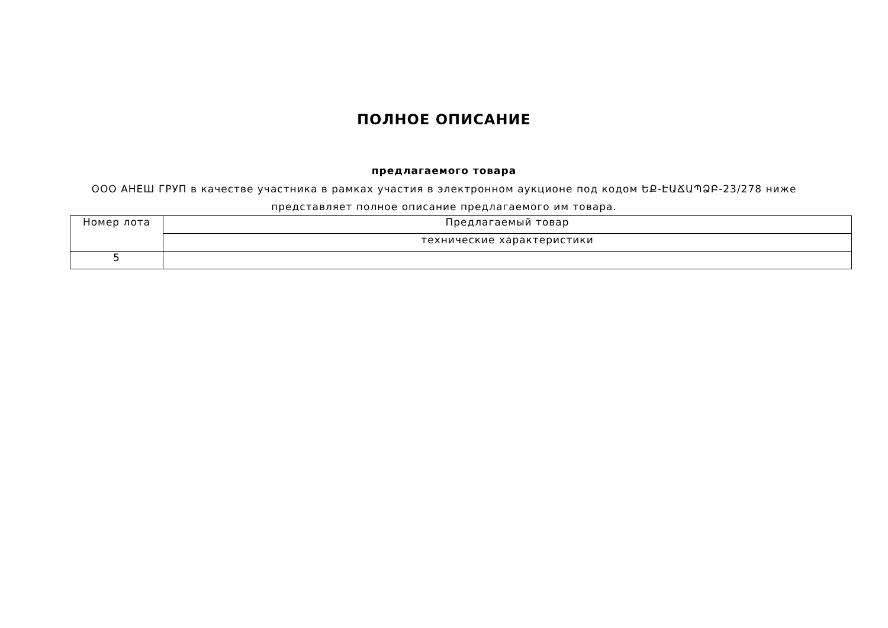ПОЛНОЕ ОПИСАНИЕ
предлагаемого товара
ООО АНЕШ ГРУП в качестве участника в рамках участия в электронном аукционе под кодом ԵՔ-ԷԱՃԱՊՁԲ-23/278 ниже представляет полное описание предлагаемого им товара.
| Номер лота | Предлагаемый товар |
| | технические характеристики |
| 5 | |